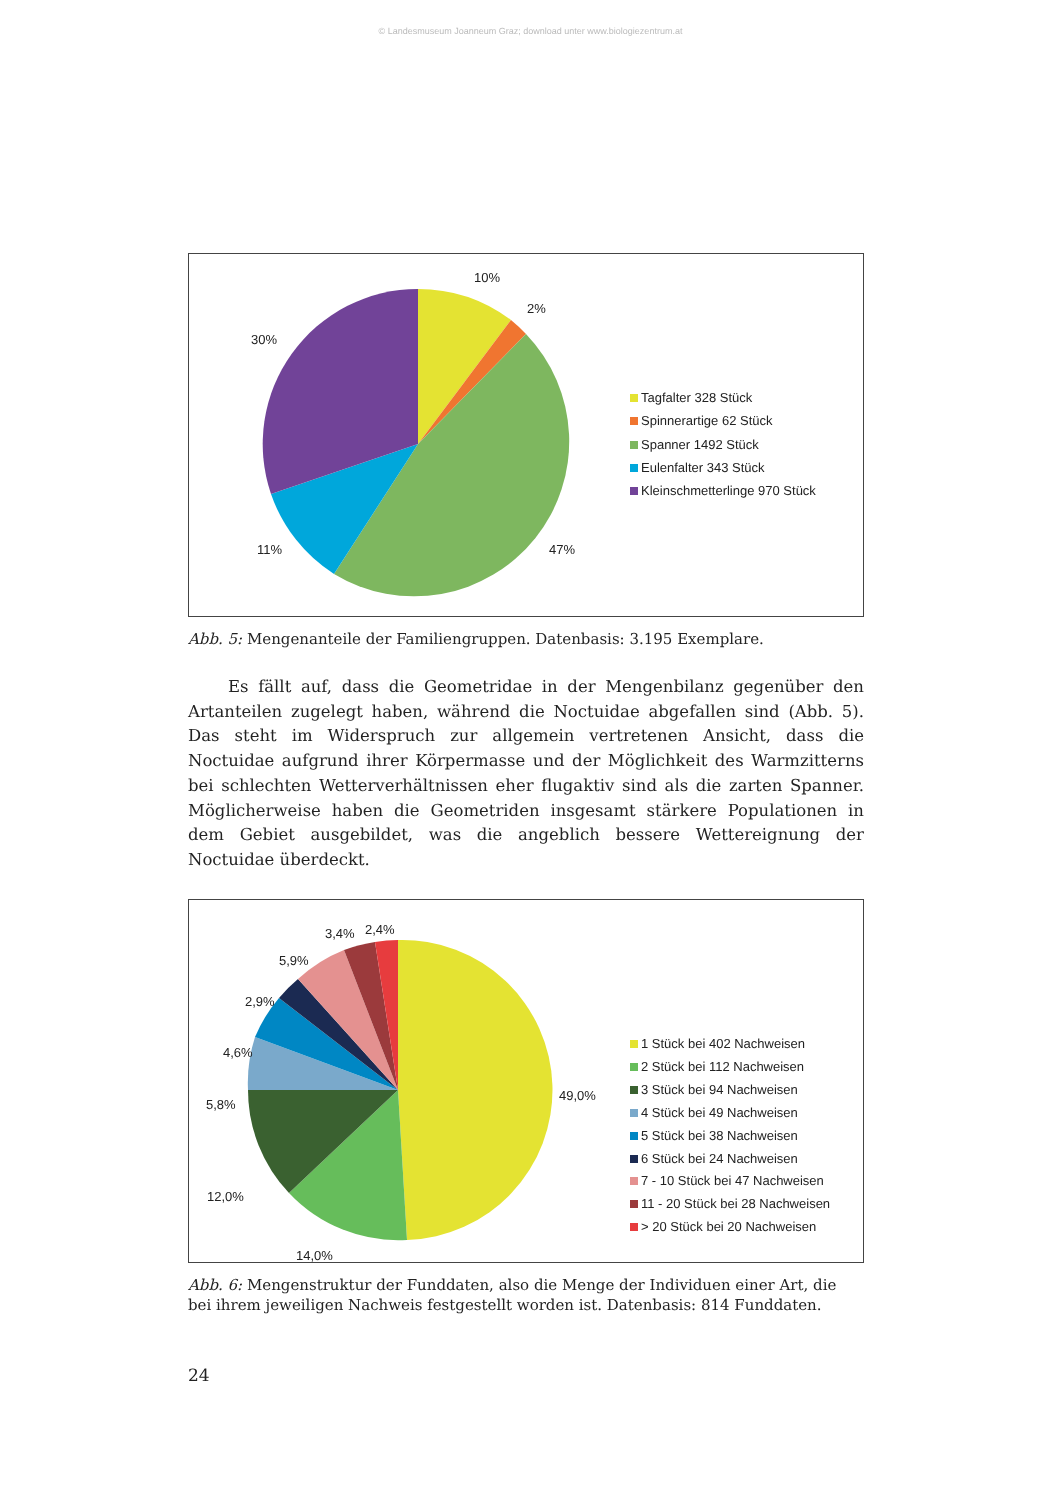© Landesmuseum Joanneum Graz; download unter www.biologiezentrum.at
10%
2%
30%
11%
47%
Tagfalter 328 Stück
Spinnerartige 62 Stück
Spanner 1492 Stück
Eulenfalter 343 Stück
Kleinschmetterlinge 970 Stück
Abb. 5: Mengenanteile der Familiengruppen. Datenbasis: 3.195 Exemplare.
Es fällt auf, dass die Geometridae in der Mengenbilanz gegenüber den Artanteilen zugelegt haben, während die Noctuidae abgefallen sind (Abb. 5). Das steht im Widerspruch zur allgemein vertretenen Ansicht, dass die Noctuidae aufgrund ihrer Körpermasse und der Möglichkeit des Warmzitterns bei schlechten Wetterverhältnissen eher flugaktiv sind als die zarten Spanner. Möglicherweise haben die Geometriden insgesamt stärkere Populationen in dem Gebiet ausgebildet, was die angeblich bessere Wettereignung der Noctuidae überdeckt.
3,4%
2,4%
5,9%
2,9%
4,6%
5,8%
12,0%
14,0%
49,0%
1 Stück bei 402 Nachweisen
2 Stück bei 112 Nachweisen
3 Stück bei 94 Nachweisen
4 Stück bei 49 Nachweisen
5 Stück bei 38 Nachweisen
6 Stück bei 24 Nachweisen
7 - 10 Stück bei 47 Nachweisen
11 - 20 Stück bei 28 Nachweisen
> 20 Stück bei 20 Nachweisen
Abb. 6: Mengenstruktur der Funddaten, also die Menge der Individuen einer Art, die bei ihrem jeweiligen Nachweis festgestellt worden ist. Datenbasis: 814 Funddaten.
24